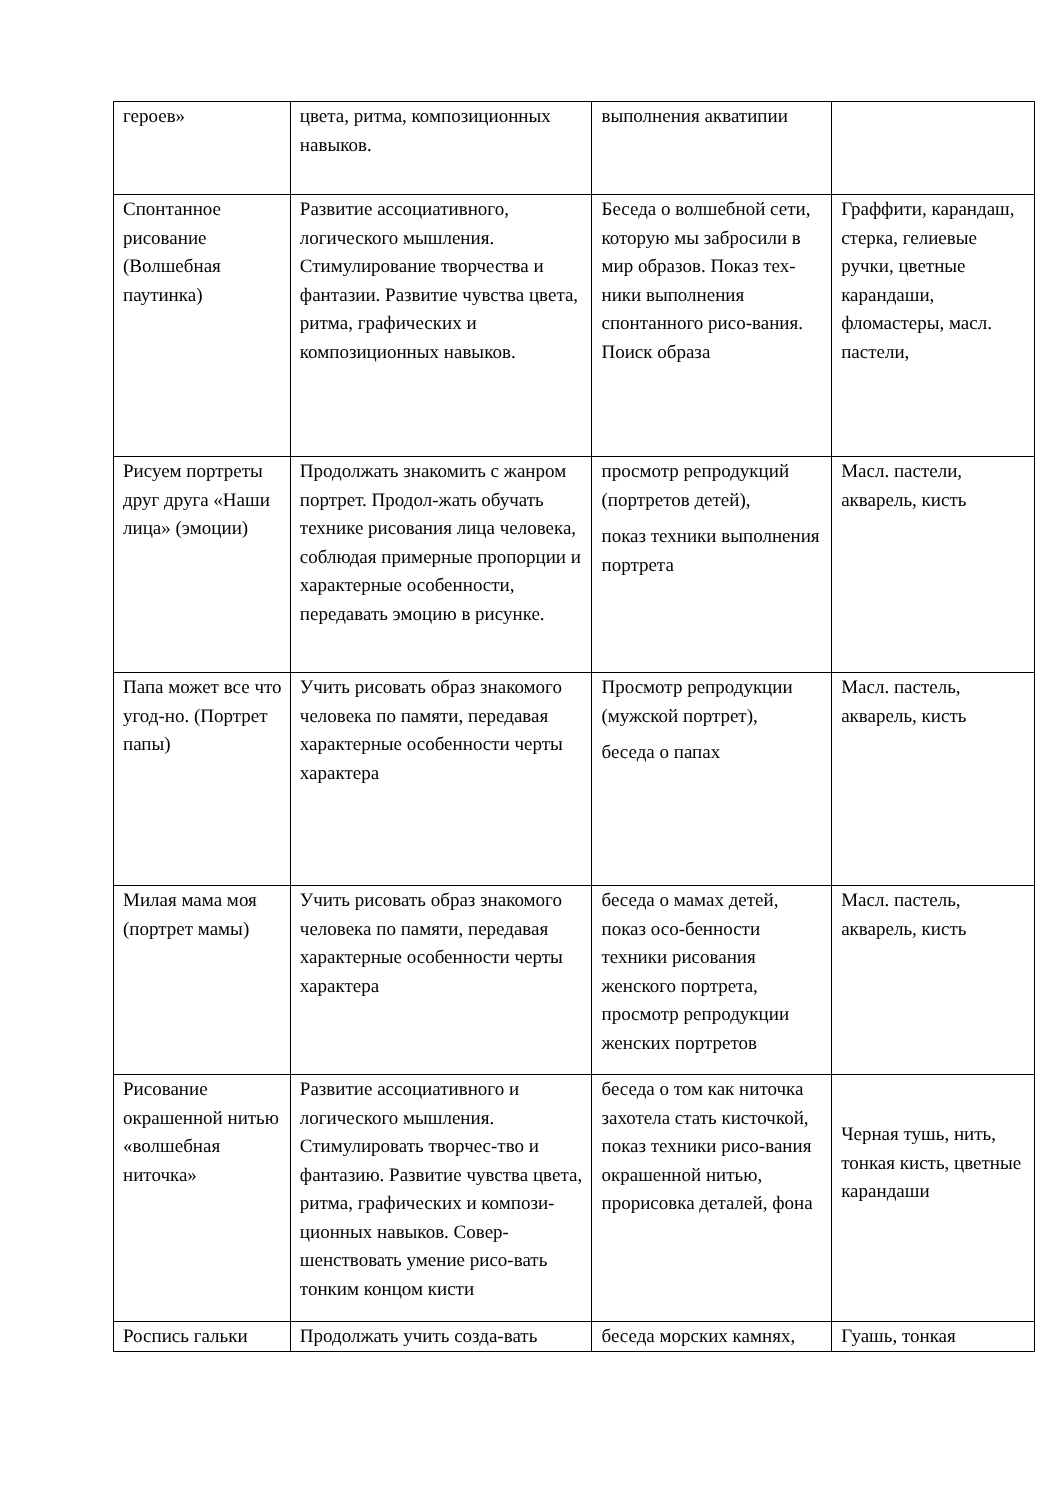| героев» | цвета, ритма, композиционных навыков. | выполнения акватипии | |
| Спонтанное рисование (Волшебная паутинка) | Развитие ассоциативного, логического мышления. Стимулирование творчества и фантазии. Развитие чувства цвета, ритма, графических и композиционных навыков. | Беседа о волшебной сети, которую мы забросили в мир образов. Показ тех-ники выполнения спонтанного рисо-вания. Поиск образа | Граффити, карандаш, стерка, гелиевые ручки, цветные карандаши, фломастеры, масл. пастели, |
| Рисуем портреты друг друга «Наши лица» (эмоции) | Продолжать знакомить с жанром портрет. Продол-жать обучать технике рисования лица человека, соблюдая примерные пропорции и характерные особенности, передавать эмоцию в рисунке. | просмотр репродукций (портретов детей), показ техники выполнения портрета | Масл. пастели, акварель, кисть |
| Папа может все что угод-но. (Портрет папы) | Учить рисовать образ знакомого человека по памяти, передавая характерные особенности черты характера | Просмотр репродукции (мужской портрет), беседа о папах | Масл. пастель, акварель, кисть |
| Милая мама моя (портрет мамы) | Учить рисовать образ знакомого человека по памяти, передавая характерные особенности черты характера | беседа о мамах детей, показ осо-бенности техники рисования женского портрета, просмотр репродукции женских портретов | Масл. пастель, акварель, кисть |
| Рисование окрашенной нитью «волшебная ниточка» | Развитие ассоциативного и логического мышления. Стимулировать творчес-тво и фантазию. Развитие чувства цвета, ритма, графических и компози-ционных навыков. Совер-шенствовать умение рисо-вать тонким концом кисти | беседа о том как ниточка захотела стать кисточкой, показ техники рисо-вания окрашенной нитью, прорисовка деталей, фона | Черная тушь, нить, тонкая кисть, цветные карандаши |
| Роспись гальки | Продолжать учить созда-вать | беседа морских камнях, | Гуашь, тонкая |